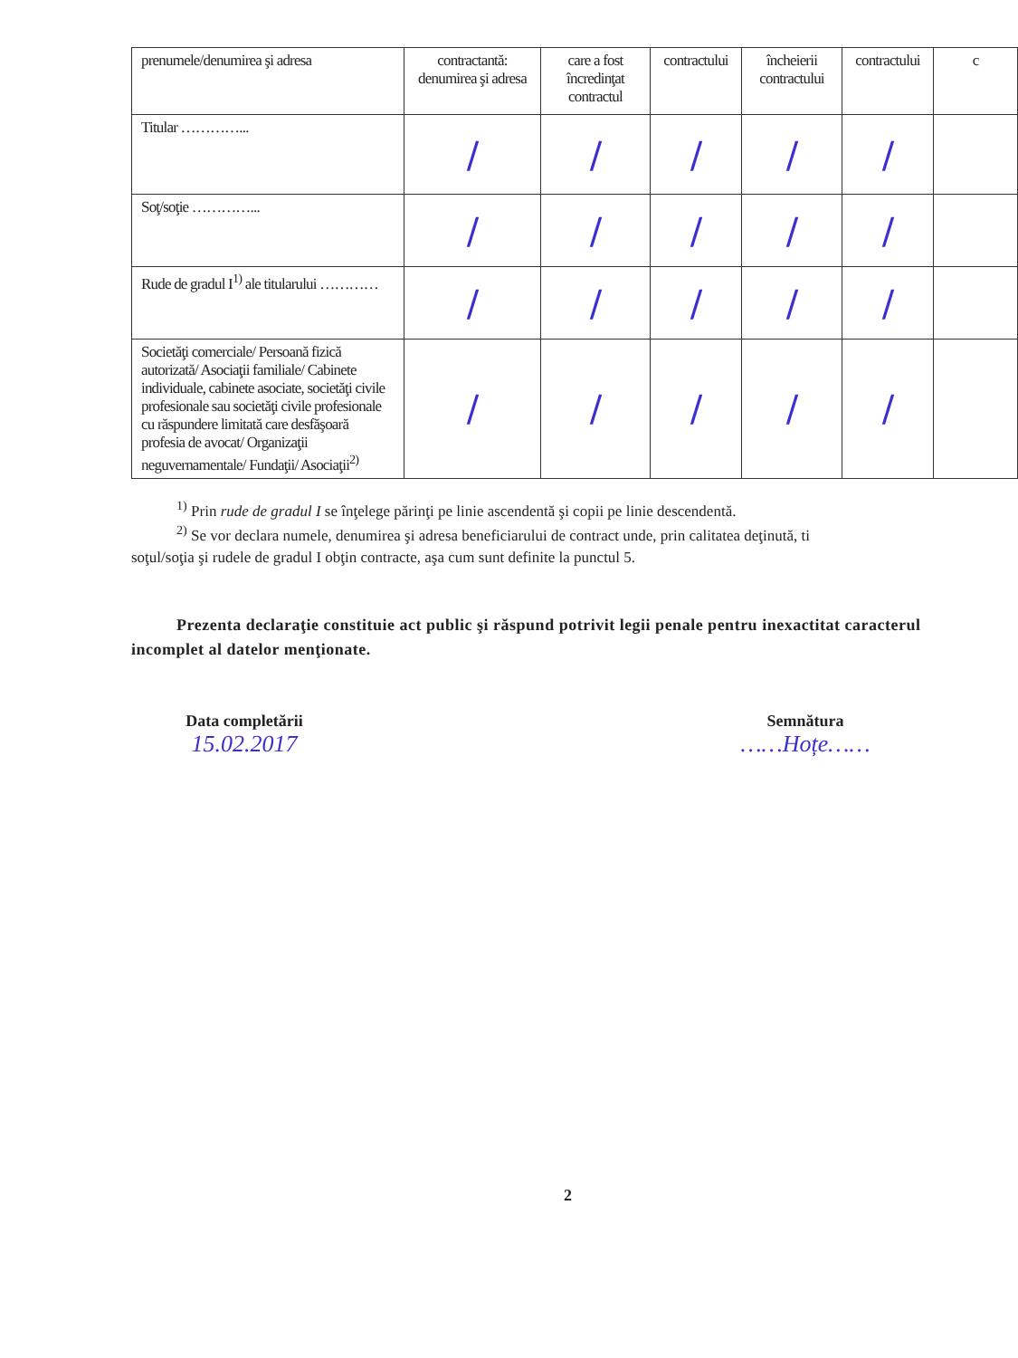| prenumele/denumirea şi adresa | contractantă: denumirea şi adresa | care a fost încredinţat contractul | contractului | încheierii contractului | contractului | c |
| Titular …………... | / | / | / | / | / | |
| Soţ/soţie …………... | / | / | / | / | / | |
| Rude de gradul I<sup>1)</sup> ale titularului ………… | / | / | / | / | / | |
| Societăţi comerciale/ Persoană fizică autorizată/ Asociaţii familiale/ Cabinete individuale, cabinete asociate, societăţi civile profesionale sau societăţi civile profesionale cu răspundere limitată care desfăşoară profesia de avocat/ Organizaţii neguvernamentale/ Fundaţii/ Asociaţii<sup>2)</sup> | / | / | / | / | / | |
<sup>1)</sup> Prin rude de gradul I se înţelege părinţi pe linie ascendentă şi copii pe linie descendentă.
<sup>2)</sup> Se vor declara numele, denumirea şi adresa beneficiarului de contract unde, prin calitatea deţinută, ti
soţul/soţia şi rudele de gradul I obţin contracte, aşa cum sunt definite la punctul 5.
Prezenta declaraţie constituie act public şi răspund potrivit legii penale pentru inexactitat caracterul incomplet al datelor menţionate.
Data completării
15.02.2017
Semnătura
……Hoțe……
2